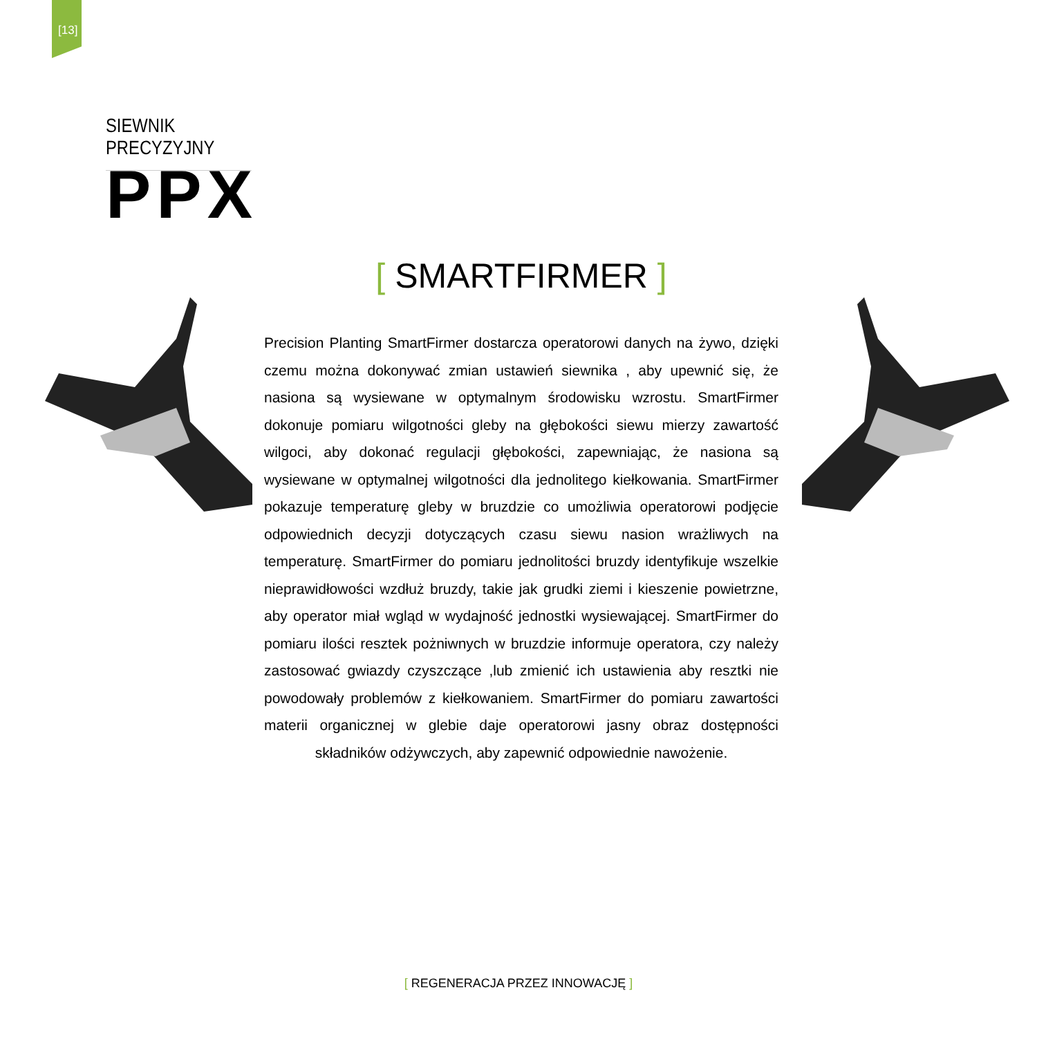[13]
SIEWNIK PRECYZYJNY
PPX
[ SMARTFIRMER ]
Precision Planting SmartFirmer dostarcza operatorowi danych na żywo, dzięki czemu można dokonywać zmian ustawień siewnika , aby upewnić się, że nasiona są wysiewane w optymalnym środowisku wzrostu. SmartFirmer dokonuje pomiaru wilgotności gleby na głębokości siewu mierzy zawartość wilgoci, aby dokonać regulacji głębokości, zapewniając, że nasiona są wysiewane w optymalnej wilgotności dla jednolitego kiełkowania. SmartFirmer pokazuje temperaturę gleby w bruzdzie co umożliwia operatorowi podjęcie odpowiednich decyzji dotyczących czasu siewu nasion wrażliwych na temperaturę. SmartFirmer do pomiaru jednolitości bruzdy identyfikuje wszelkie nieprawidłowości wzdłuż bruzdy, takie jak grudki ziemi i kieszenie powietrzne, aby operator miał wgląd w wydajność jednostki wysiewającej. SmartFirmer do pomiaru ilości resztek pożniwnych w bruzdzie informuje operatora, czy należy zastosować gwiazdy czyszczące ,lub zmienić ich ustawienia aby resztki nie powodowały problemów z kiełkowaniem. SmartFirmer do pomiaru zawartości materii organicznej w glebie daje operatorowi jasny obraz dostępności składników odżywczych, aby zapewnić odpowiednie nawożenie.
[ REGENERACJA PRZEZ INNOWACJĘ ]